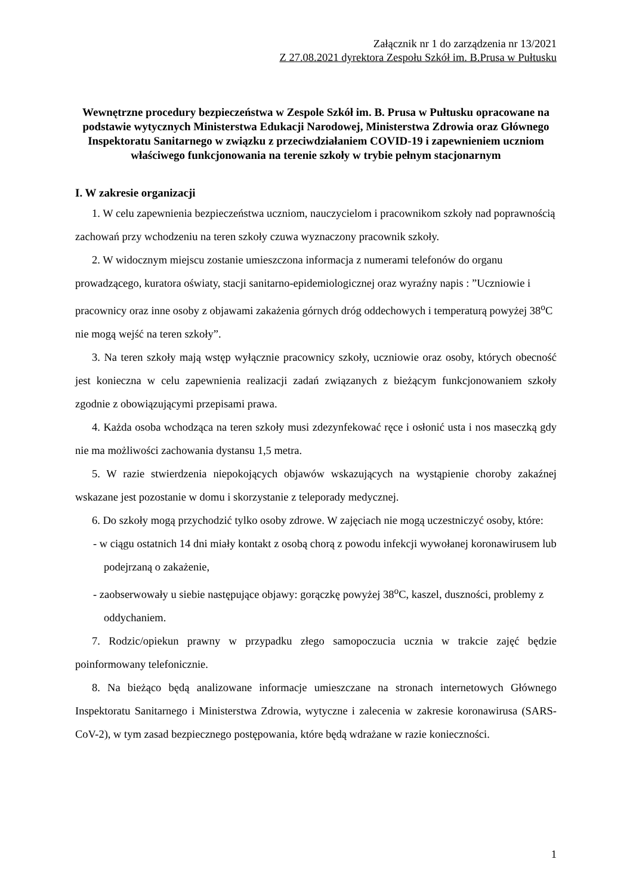Załącznik nr 1 do zarządzenia nr 13/2021
Z 27.08.2021 dyrektora Zespołu Szkół im. B.Prusa w Pułtusku
Wewnętrzne procedury bezpieczeństwa w Zespole Szkół im. B. Prusa w Pułtusku opracowane na podstawie wytycznych Ministerstwa Edukacji Narodowej, Ministerstwa Zdrowia oraz Głównego Inspektoratu Sanitarnego w związku z przeciwdziałaniem COVID-19 i zapewnieniem uczniom właściwego funkcjonowania na terenie szkoły w trybie pełnym stacjonarnym
I. W zakresie organizacji
1. W celu zapewnienia bezpieczeństwa uczniom, nauczycielom i pracownikom szkoły nad poprawnością zachowań przy wchodzeniu na teren szkoły czuwa wyznaczony pracownik szkoły.
2. W widocznym miejscu zostanie umieszczona informacja z numerami telefonów do organu prowadzącego, kuratora oświaty, stacji sanitarno-epidemiologicznej oraz wyraźny napis : ”Uczniowie i pracownicy oraz inne osoby z objawami zakażenia górnych dróg oddechowych i temperaturą powyżej 38<sup>o</sup>C nie mogą wejść na teren szkoły”.
3. Na teren szkoły mają wstęp wyłącznie pracownicy szkoły, uczniowie oraz osoby, których obecność jest konieczna w celu zapewnienia realizacji zadań związanych z bieżącym funkcjonowaniem szkoły zgodnie z obowiązującymi przepisami prawa.
4. Każda osoba wchodząca na teren szkoły musi zdezynfekować ręce i osłonić usta i nos maseczką gdy nie ma możliwości zachowania dystansu 1,5 metra.
5. W razie stwierdzenia niepokojących objawów wskazujących na wystąpienie choroby zakaźnej wskazane jest pozostanie w domu i skorzystanie z teleporady medycznej.
6. Do szkoły mogą przychodzić tylko osoby zdrowe. W zajęciach nie mogą uczestniczyć osoby, które:
- w ciągu ostatnich 14 dni miały kontakt z osobą chorą z powodu infekcji wywołanej koronawirusem lub podejrzaną o zakażenie,
- zaobserwowały u siebie następujące objawy: gorączkę powyżej 38<sup>o</sup>C, kaszel, duszności, problemy z oddychaniem.
7. Rodzic/opiekun prawny w przypadku złego samopoczucia ucznia w trakcie zajęć będzie poinformowany telefonicznie.
8. Na bieżąco będą analizowane informacje umieszczane na stronach internetowych Głównego Inspektoratu Sanitarnego i Ministerstwa Zdrowia, wytyczne i zalecenia w zakresie koronawirusa (SARS-CoV-2), w tym zasad bezpiecznego postępowania, które będą wdrażane w razie konieczności.
1